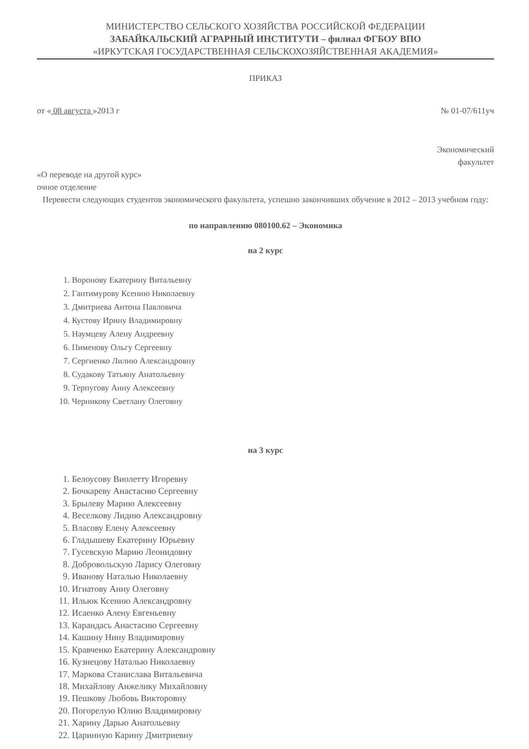МИНИСТЕРСТВО СЕЛЬСКОГО ХОЗЯЙСТВА РОССИЙСКОЙ ФЕДЕРАЦИИ
ЗАБАЙКАЛЬСКИЙ АГРАРНЫЙ ИНСТИТУТИ – филиал ФГБОУ ВПО
«ИРКУТСКАЯ ГОСУДАРСТВЕННАЯ СЕЛЬСКОХОЗЯЙСТВЕННАЯ АКАДЕМИЯ»
ПРИКАЗ
от « 08 августа »2013 г № 01-07/611уч
Экономический
факультет
«О переводе на другой курс»
очное отделение
Перевести следующих студентов экономического факультета, успешно закончивших обучение в 2012 – 2013 учебном году:
по направлению 080100.62 – Экономика
на 2 курс
1. Воронову Екатерину Витальевну
2. Гантимурову Ксению Николаевну
3. Дмитриева Антона Павловича
4. Кустову Ирину Владимировну
5. Наумцеву Алену Андреевну
6. Пименову Ольгу Сергеевну
7. Сергиенко Лилию Александровну
8. Судакову Татьяну Анатольевну
9. Терпугову Анну Алексеевну
10. Черникову Светлану Олеговну
на 3 курс
1. Белоусову Виолетту Игоревну
2. Бочкареву Анастасию Сергеевну
3. Брылеву Марию Алексеевну
4. Веселкову Лидию Александровну
5. Власову Елену Алексеевну
6. Гладышеву Екатерину Юрьевну
7. Гусевскую Марию Леонидовну
8. Добровольскую Ларису Олеговну
9. Иванову Наталью Николаевну
10. Игнатову Анну Олеговну
11. Ильюк Ксению Александровну
12. Исаенко Алену Евгеньевну
13. Карандась Анастасию Сергеевну
14. Кашину Нину Владимировну
15. Кравченко Екатерину Александровну
16. Кузнецову Наталью Николаевну
17. Маркова Станислава Витальевича
18. Михайлову Анжелику Михайловну
19. Пешкову Любовь Викторовну
20. Погорелую Юлию Владимировну
21. Харину Дарью Анатольевну
22. Царинную Карину Дмитриевну